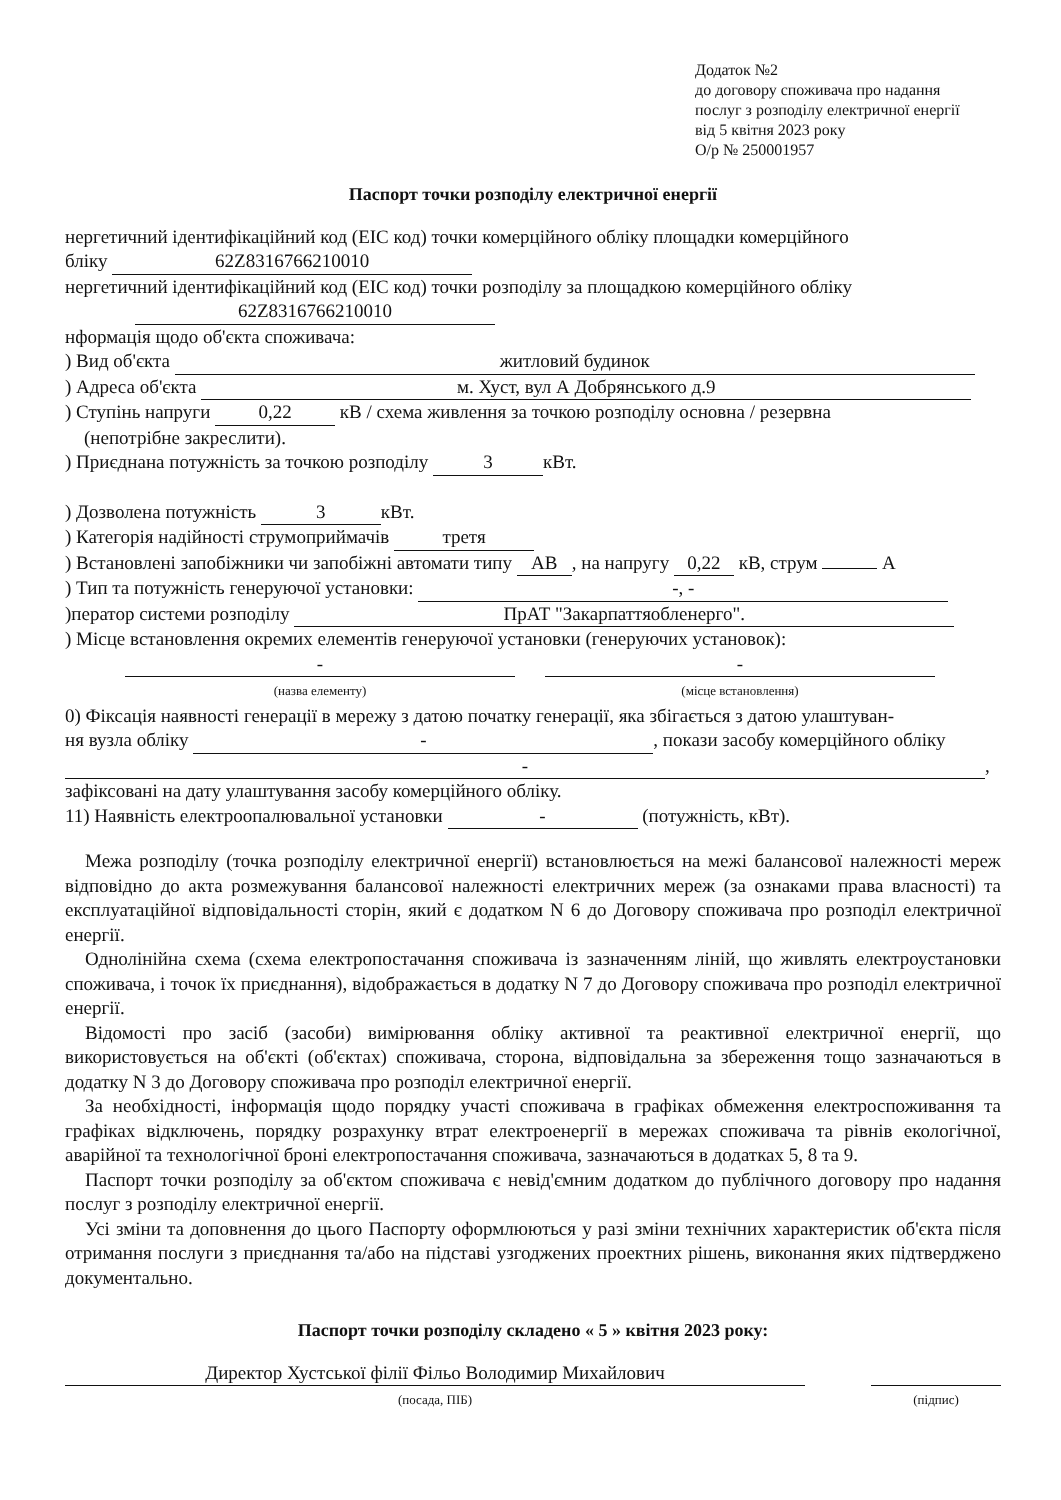Додаток №2
до договору споживача про надання
послуг з розподілу електричної енергії
від 5 квітня 2023 року
О/р № 250001957
Паспорт точки розподілу електричної енергії
нергетичний ідентифікаційний код (EIC код) точки комерційного обліку площадки комерційного
бліку 62Z8316766210010
нергетичний ідентифікаційний код (EIC код) точки розподілу за площадкою комерційного обліку
62Z8316766210010
нформація щодо об'єкта споживача:
) Вид об'єкта житловий будинок
) Адреса об'єкта м. Хуст, вул А Добрянського д.9
) Ступінь напруги 0,22 кВ / схема живлення за точкою розподілу основна / резервна
(непотрібне закреслити).
) Приєднана потужність за точкою розподілу 3 кВт.
) Дозволена потужність 3 кВт.
) Категорія надійності струмоприймачів третя
) Встановлені запобіжники чи запобіжні автомати типу АВ, на напругу 0,22 кВ, струм А
) Тип та потужність генеруючої установки: -, -
)ператор системи розподілу ПрАТ "Закарпаттяобленерго".
) Місце встановлення окремих елементів генеруючої установки (генеруючих установок):
-
(назва елементу)
-
(місце встановлення)
0) Фіксація наявності генерації в мережу з датою початку генерації, яка збігається з датою улаштуван-
ня вузла обліку -, покази засобу комерційного обліку
-,
зафіксовані на дату улаштування засобу комерційного обліку.
11) Наявність електроопалювальної установки - (потужність, кВт).
Межа розподілу (точка розподілу електричної енергії) встановлюється на межі балансової належності мереж відповідно до акта розмежування балансової належності електричних мереж (за ознаками права власності) та експлуатаційної відповідальності сторін, який є додатком N 6 до Договору споживача про розподіл електричної енергії.
Однолінійна схема (схема електропостачання споживача із зазначенням ліній, що живлять електроустановки споживача, і точок їх приєднання), відображається в додатку N 7 до Договору споживача про розподіл електричної енергії.
Відомості про засіб (засоби) вимірювання обліку активної та реактивної електричної енергії, що використовується на об'єкті (об'єктах) споживача, сторона, відповідальна за збереження тощо зазначаються в додатку N 3 до Договору споживача про розподіл електричної енергії.
За необхідності, інформація щодо порядку участі споживача в графіках обмеження електроспоживання та графіках відключень, порядку розрахунку втрат електроенергії в мережах споживача та рівнів екологічної, аварійної та технологічної броні електропостачання споживача, зазначаються в додатках 5, 8 та 9.
Паспорт точки розподілу за об'єктом споживача є невід'ємним додатком до публічного договору про надання послуг з розподілу електричної енергії.
Усі зміни та доповнення до цього Паспорту оформлюються у разі зміни технічних характеристик об'єкта після отримання послуги з приєднання та/або на підставі узгоджених проектних рішень, виконання яких підтверджено документально.
Паспорт точки розподілу складено « 5 » квітня 2023 року:
Директор Хустської філії Фільо Володимир Михайлович
(посада, ПІБ)
(підпис)